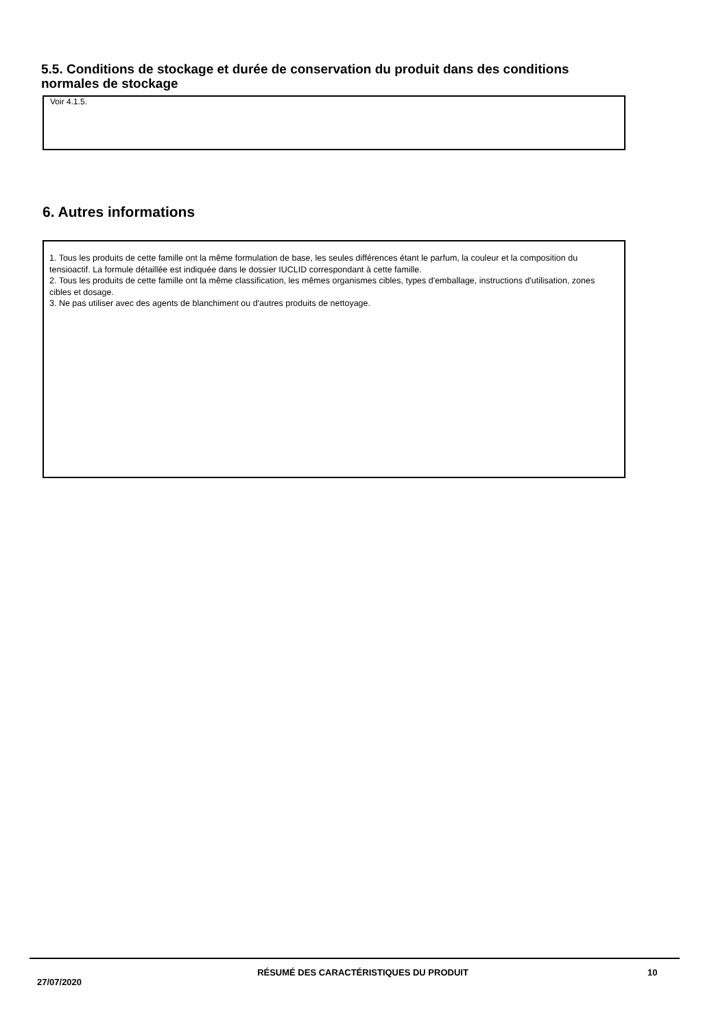5.5. Conditions de stockage et durée de conservation du produit dans des conditions normales de stockage
Voir 4.1.5.
6. Autres informations
1. Tous les produits de cette famille ont la même formulation de base, les seules différences étant le parfum, la couleur et la composition du tensioactif. La formule détaillée est indiquée dans le dossier IUCLID correspondant à cette famille.
2. Tous les produits de cette famille ont la même classification, les mêmes organismes cibles, types d'emballage, instructions d'utilisation, zones cibles et dosage.
3. Ne pas utiliser avec des agents de blanchiment ou d'autres produits de nettoyage.
27/07/2020
RÉSUMÉ DES CARACTÉRISTIQUES DU PRODUIT 10